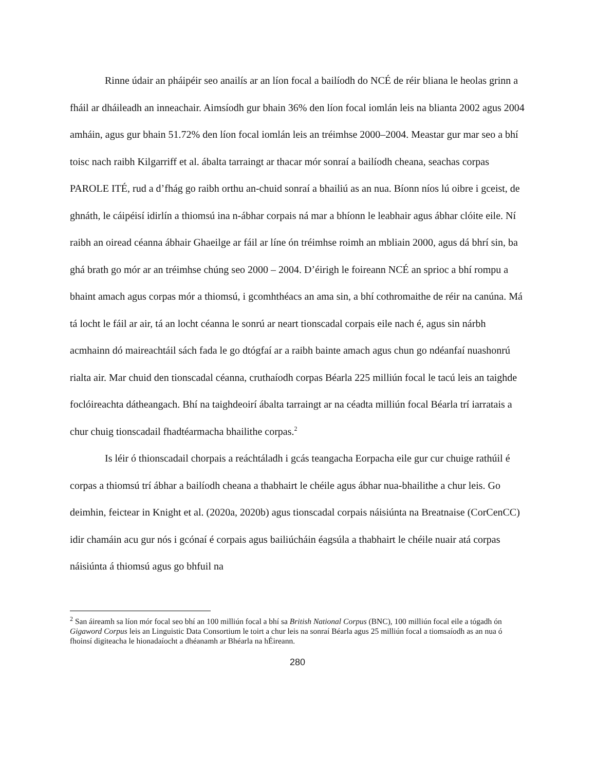Rinne údair an pháipéir seo anailís ar an líon focal a bailíodh do NCÉ de réir bliana le heolas grinn a fháil ar dháileadh an inneachair. Aimsíodh gur bhain 36% den líon focal iomlán leis na blianta 2002 agus 2004 amháin, agus gur bhain 51.72% den líon focal iomlán leis an tréimhse 2000–2004. Meastar gur mar seo a bhí toisc nach raibh Kilgarriff et al. ábalta tarraingt ar thacar mór sonraí a bailíodh cheana, seachas corpas PAROLE ITÉ, rud a d’fhág go raibh orthu an-chuid sonraí a bhailiú as an nua. Bíonn níos lú oibre i gceist, de ghnáth, le cáipéisí idirlín a thiomsú ina n-ábhar corpais ná mar a bhíonn le leabhair agus ábhar clóite eile. Ní raibh an oiread céanna ábhair Ghaeilge ar fáil ar líne ón tréimhse roimh an mbliain 2000, agus dá bhrí sin, ba ghá brath go mór ar an tréimhse chúng seo 2000 – 2004. D’éirigh le foireann NCÉ an sprioc a bhí rompu a bhaint amach agus corpas mór a thiomsú, i gcomhthéacs an ama sin, a bhí cothromaithe de réir na canúna. Má tá locht le fáil ar air, tá an locht céanna le sonrú ar neart tionscadal corpais eile nach é, agus sin nárbh acmhainn dó maireachtáil sách fada le go dtógfaí ar a raibh bainte amach agus chun go ndéanfaí nuashonrú rialta air. Mar chuid den tionscadal céanna, cruthaíodh corpas Béarla 225 milliún focal le tacú leis an taighde foclóireachta dátheangach. Bhí na taighdeoirí ábalta tarraingt ar na céadta milliún focal Béarla trí iarratais a chur chuig tionscadail fhadtéarmacha bhailithe corpas.<sup>2</sup>
Is léir ó thionscadail chorpais a reáchtáladh i gcás teangacha Eorpacha eile gur cur chuige rathúil é corpas a thiomsú trí ábhar a bailíodh cheana a thabhairt le chéile agus ábhar nua-bhailithe a chur leis. Go deimhin, feictear in Knight et al. (2020a, 2020b) agus tionscadal corpais náisiúnta na Breatnaise (CorCenCC) idir chamáin acu gur nós i gcónaí é corpais agus bailiúcháin éagsúla a thabhairt le chéile nuair atá corpas náisiúnta á thiomsú agus go bhfuil na
<sup>2</sup> San áireamh sa líon mór focal seo bhí an 100 milliún focal a bhí sa British National Corpus (BNC), 100 milliún focal eile a tógadh ón Gigaword Corpus leis an Linguistic Data Consortium le toirt a chur leis na sonraí Béarla agus 25 milliún focal a tiomsaíodh as an nua ó fhoinsí digiteacha le hionadaíocht a dhéanamh ar Bhéarla na hÉireann.
280